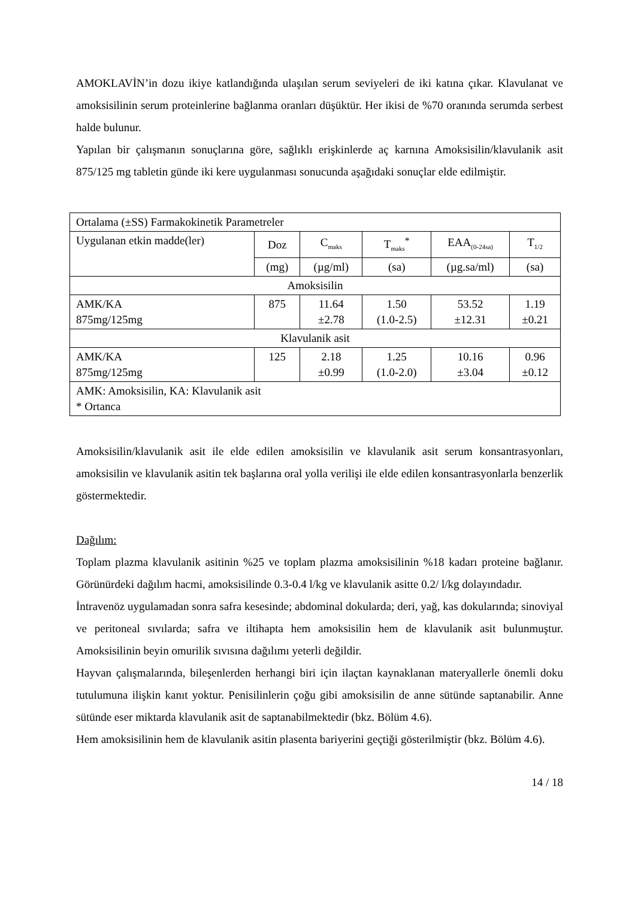AMOKLAVİN’in dozu ikiye katlandığında ulaşılan serum seviyeleri de iki katına çıkar. Klavulanat ve amoksisilinin serum proteinlerine bağlanma oranları düşüktür. Her ikisi de %70 oranında serumda serbest halde bulunur.
Yapılan bir çalışmanın sonuçlarına göre, sağlıklı erişkinlerde aç karnına Amoksisilin/klavulanik asit 875/125 mg tabletin günde iki kere uygulanması sonucunda aşağıdaki sonuçlar elde edilmiştir.
| Ortalama (±SS) Farmakokinetik Parametreler | | | | | |
| Uygulanan etkin madde(ler) | Doz | C<sub>maks</sub> | T<sub>maks</sub><sup>*</sup> | EAA<sub>(0-24sa)</sub> | T<sub>1/2</sub> |
| | (mg) | (µg/ml) | (sa) | (µg.sa/ml) | (sa) |
| Amoksisilin | | | | | |
| AMK/KA 875mg/125mg | 875 | 11.64 ±2.78 | 1.50 (1.0-2.5) | 53.52 ±12.31 | 1.19 ±0.21 |
| Klavulanik asit | | | | | |
| AMK/KA 875mg/125mg | 125 | 2.18 ±0.99 | 1.25 (1.0-2.0) | 10.16 ±3.04 | 0.96 ±0.12 |
| AMK: Amoksisilin, KA: Klavulanik asit * Ortanca | | | | | |
Amoksisilin/klavulanik asit ile elde edilen amoksisilin ve klavulanik asit serum konsantrasyonları, amoksisilin ve klavulanik asitin tek başlarına oral yolla verilişi ile elde edilen konsantrasyonlarla benzerlik göstermektedir.
Dağılım:
Toplam plazma klavulanik asitinin %25 ve toplam plazma amoksisilinin %18 kadarı proteine bağlanır. Görünürdeki dağılım hacmi, amoksisilinde 0.3-0.4 l/kg ve klavulanik asitte 0.2/ l/kg dolayındadır.
İntravenöz uygulamadan sonra safra kesesinde; abdominal dokularda; deri, yağ, kas dokularında; sinoviyal ve peritoneal sıvılarda; safra ve iltihapta hem amoksisilin hem de klavulanik asit bulunmuştur. Amoksisilinin beyin omurilik sıvısına dağılımı yeterli değildir.
Hayvan çalışmalarında, bileşenlerden herhangi biri için ilaçtan kaynaklanan materyallerle önemli doku tutulumuna ilişkin kanıt yoktur. Penisilinlerin çoğu gibi amoksisilin de anne sütünde saptanabilir. Anne sütünde eser miktarda klavulanik asit de saptanabilmektedir (bkz. Bölüm 4.6).
Hem amoksisilinin hem de klavulanik asitin plasenta bariyerini geçtiği gösterilmiştir (bkz. Bölüm 4.6).
14 / 18